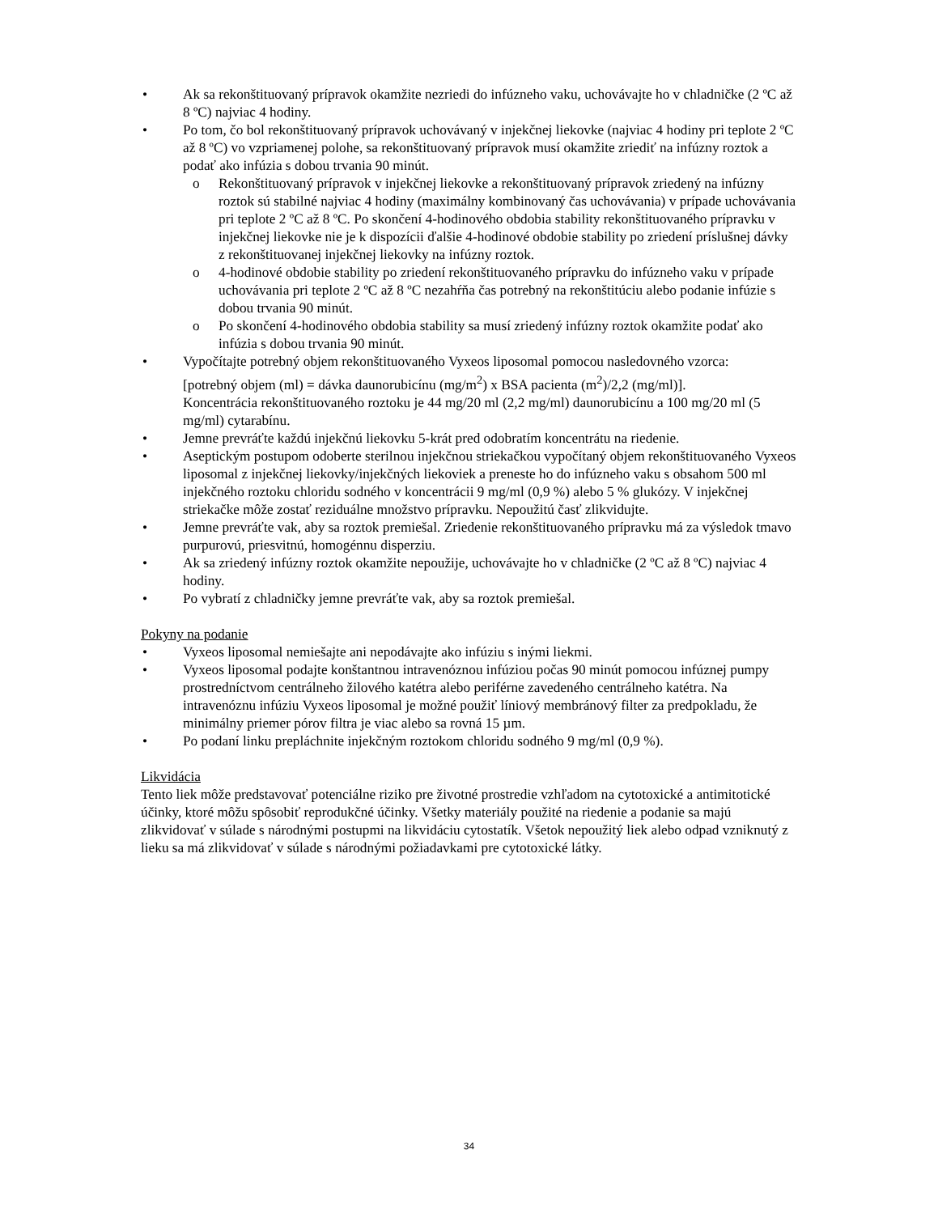• Ak sa rekonštituovaný prípravok okamžite nezriedi do infúzneho vaku, uchovávajte ho v chladničke (2 ºC až 8 ºC) najviac 4 hodiny.
• Po tom, čo bol rekonštituovaný prípravok uchovávaný v injekčnej liekovke (najviac 4 hodiny pri teplote 2 ºC až 8 ºC) vo vzpriamenej polohe, sa rekonštituovaný prípravok musí okamžite zriediť na infúzny roztok a podať ako infúzia s dobou trvania 90 minút.
o Rekonštituovaný prípravok v injekčnej liekovke a rekonštituovaný prípravok zriedený na infúzny roztok sú stabilné najviac 4 hodiny (maximálny kombinovaný čas uchovávania) v prípade uchovávania pri teplote 2 ºC až 8 ºC. Po skončení 4-hodinového obdobia stability rekonštituovaného prípravku v injekčnej liekovke nie je k dispozícii ďalšie 4-hodinové obdobie stability po zriedení príslušnej dávky z rekonštituovanej injekčnej liekovky na infúzny roztok.
o 4-hodinové obdobie stability po zriedení rekonštituovaného prípravku do infúzneho vaku v prípade uchovávania pri teplote 2 ºC až 8 ºC nezahŕňa čas potrebný na rekonštitúciu alebo podanie infúzie s dobou trvania 90 minút.
o Po skončení 4-hodinového obdobia stability sa musí zriedený infúzny roztok okamžite podať ako infúzia s dobou trvania 90 minút.
• Vypočítajte potrebný objem rekonštituovaného Vyxeos liposomal pomocou nasledovného vzorca:
[potrebný objem (ml) = dávka daunorubicínu (mg/m<sup>2</sup>) x BSA pacienta (m<sup>2</sup>)/2,2 (mg/ml)].
Koncentrácia rekonštituovaného roztoku je 44 mg/20 ml (2,2 mg/ml) daunorubicínu a 100 mg/20 ml (5 mg/ml) cytarabínu.
• Jemne prevráťte každú injekčnú liekovku 5-krát pred odobratím koncentrátu na riedenie.
• Aseptickým postupom odoberte sterilnou injekčnou striekačkou vypočítaný objem rekonštituovaného Vyxeos liposomal z injekčnej liekovky/injekčných liekoviek a preneste ho do infúzneho vaku s obsahom 500 ml injekčného roztoku chloridu sodného v koncentrácii 9 mg/ml (0,9 %) alebo 5 % glukózy. V injekčnej striekačke môže zostať reziduálne množstvo prípravku. Nepoužitú časť zlikvidujte.
• Jemne prevráťte vak, aby sa roztok premiešal. Zriedenie rekonštituovaného prípravku má za výsledok tmavo purpurovú, priesvitnú, homogénnu disperziu.
• Ak sa zriedený infúzny roztok okamžite nepoužije, uchovávajte ho v chladničke (2 ºC až 8 ºC) najviac 4 hodiny.
• Po vybratí z chladničky jemne prevráťte vak, aby sa roztok premiešal.
Pokyny na podanie
• Vyxeos liposomal nemiešajte ani nepodávajte ako infúziu s inými liekmi.
• Vyxeos liposomal podajte konštantnou intravenóznou infúziou počas 90 minút pomocou infúznej pumpy prostredníctvom centrálneho žilového katétra alebo periférne zavedeného centrálneho katétra. Na intravenóznu infúziu Vyxeos liposomal je možné použiť líniový membránový filter za predpokladu, že minimálny priemer pórov filtra je viac alebo sa rovná 15 µm.
• Po podaní linku prepláchnite injekčným roztokom chloridu sodného 9 mg/ml (0,9 %).
Likvidácia
Tento liek môže predstavovať potenciálne riziko pre životné prostredie vzhľadom na cytotoxické a antimitotické účinky, ktoré môžu spôsobiť reprodukčné účinky. Všetky materiály použité na riedenie a podanie sa majú zlikvidovať v súlade s národnými postupmi na likvidáciu cytostatík. Všetok nepoužitý liek alebo odpad vzniknutý z lieku sa má zlikvidovať v súlade s národnými požiadavkami pre cytotoxické látky.
34